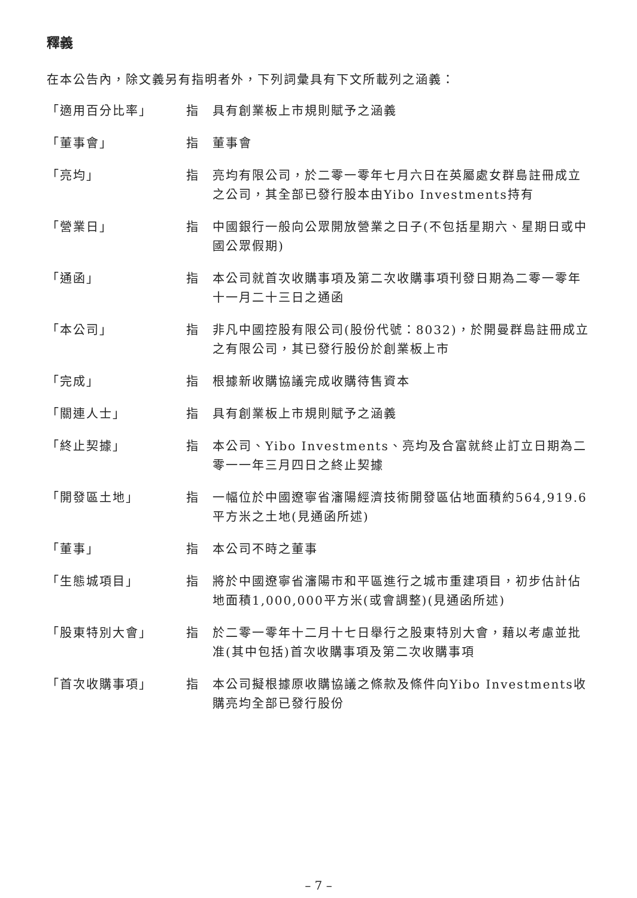釋義
在本公告內，除文義另有指明者外，下列詞彙具有下文所載列之涵義：
| 「適用百分比率」 | 指 | 具有創業板上市規則賦予之涵義 |
| 「董事會」 | 指 | 董事會 |
| 「亮均」 | 指 | 亮均有限公司，於二零一零年七月六日在英屬處女群島註冊成立之公司，其全部已發行股本由Yibo Investments持有 |
| 「營業日」 | 指 | 中國銀行一般向公眾開放營業之日子(不包括星期六、星期日或中國公眾假期) |
| 「通函」 | 指 | 本公司就首次收購事項及第二次收購事項刊發日期為二零一零年十一月二十三日之通函 |
| 「本公司」 | 指 | 非凡中國控股有限公司(股份代號：8032)，於開曼群島註冊成立之有限公司，其已發行股份於創業板上市 |
| 「完成」 | 指 | 根據新收購協議完成收購待售資本 |
| 「關連人士」 | 指 | 具有創業板上市規則賦予之涵義 |
| 「終止契據」 | 指 | 本公司、Yibo Investments、亮均及合富就終止訂立日期為二零一一年三月四日之終止契據 |
| 「開發區土地」 | 指 | 一幅位於中國遼寧省瀋陽經濟技術開發區佔地面積約564,919.6平方米之土地(見通函所述) |
| 「董事」 | 指 | 本公司不時之董事 |
| 「生態城項目」 | 指 | 將於中國遼寧省瀋陽市和平區進行之城市重建項目，初步估計佔地面積1,000,000平方米(或會調整)(見通函所述) |
| 「股東特別大會」 | 指 | 於二零一零年十二月十七日舉行之股東特別大會，藉以考慮並批准(其中包括)首次收購事項及第二次收購事項 |
| 「首次收購事項」 | 指 | 本公司擬根據原收購協議之條款及條件向Yibo Investments收購亮均全部已發行股份 |
– 7 –